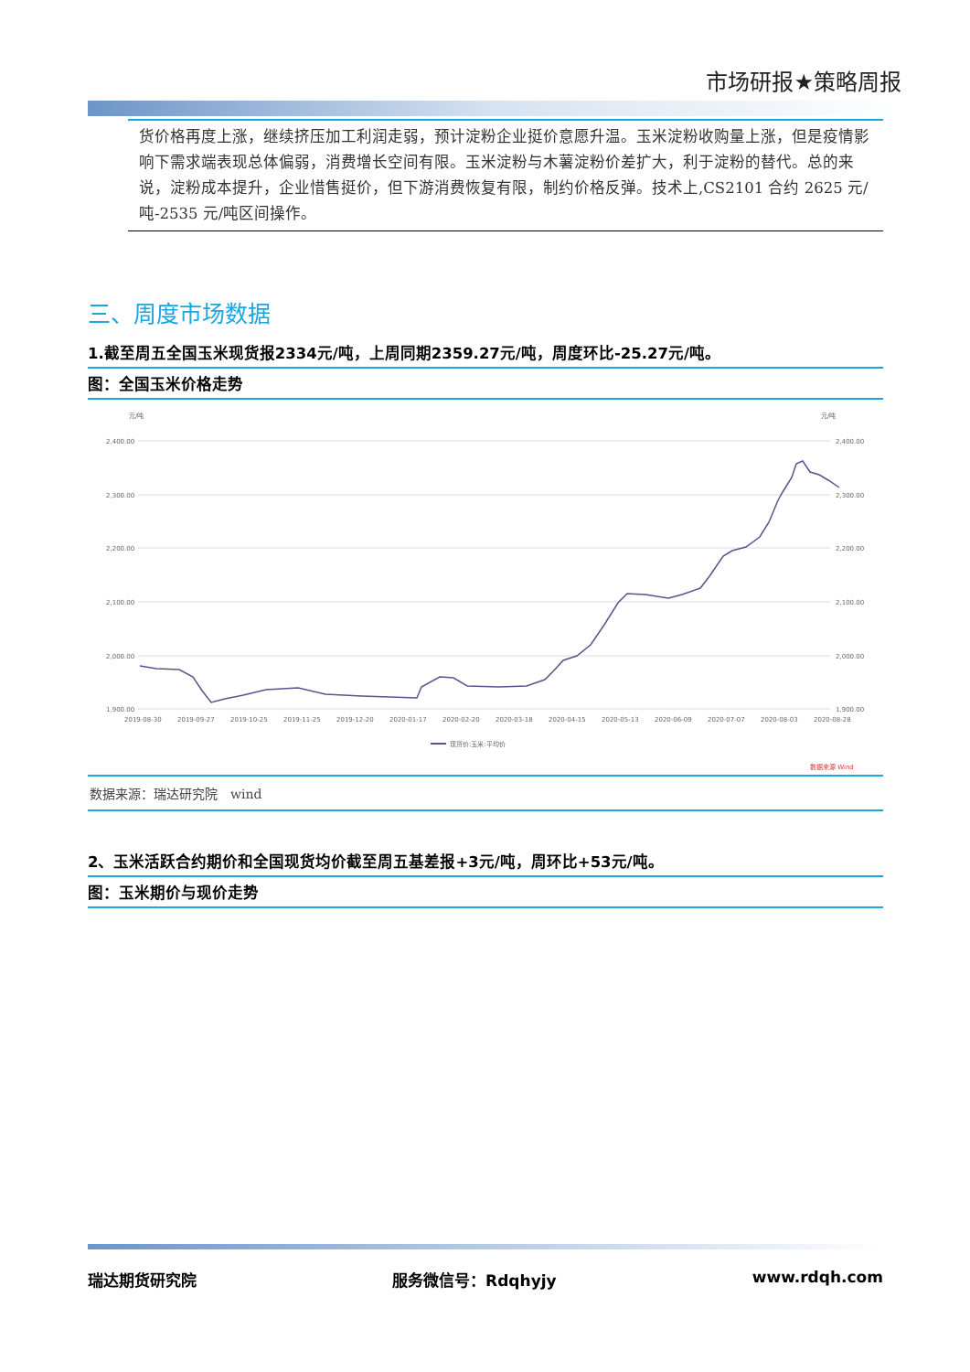市场研报★策略周报
货价格再度上涨，继续挤压加工利润走弱，预计淀粉企业挺价意愿升温。玉米淀粉收购量上涨，但是疫情影响下需求端表现总体偏弱，消费增长空间有限。玉米淀粉与木薯淀粉价差扩大，利于淀粉的替代。总的来说，淀粉成本提升，企业惜售挺价，但下游消费恢复有限，制约价格反弹。技术上,CS2101 合约 2625 元/吨-2535 元/吨区间操作。
三、周度市场数据
1.截至周五全国玉米现货报2334元/吨，上周同期2359.27元/吨，周度环比-25.27元/吨。
图：全国玉米价格走势
元/吨
元/吨
2,400.00
2,300.00
2,200.00
2,100.00
2,000.00
1,900.00
2,400.00
2,300.00
2,200.00
2,100.00
2,000.00
1,900.00
2019-08-30
2019-09-27
2019-10-25
2019-11-25
2019-12-20
2020-01-17
2020-02-20
2020-03-18
2020-04-15
2020-05-13
2020-06-09
2020-07-07
2020-08-03
2020-08-28
现货价:玉米:平均价
数据来源 Wind
数据来源：瑞达研究院　wind
2、玉米活跃合约期价和全国现货均价截至周五基差报+3元/吨，周环比+53元/吨。
图：玉米期价与现价走势
瑞达期货研究院 服务微信号：Rdqhyjy www.rdqh.com